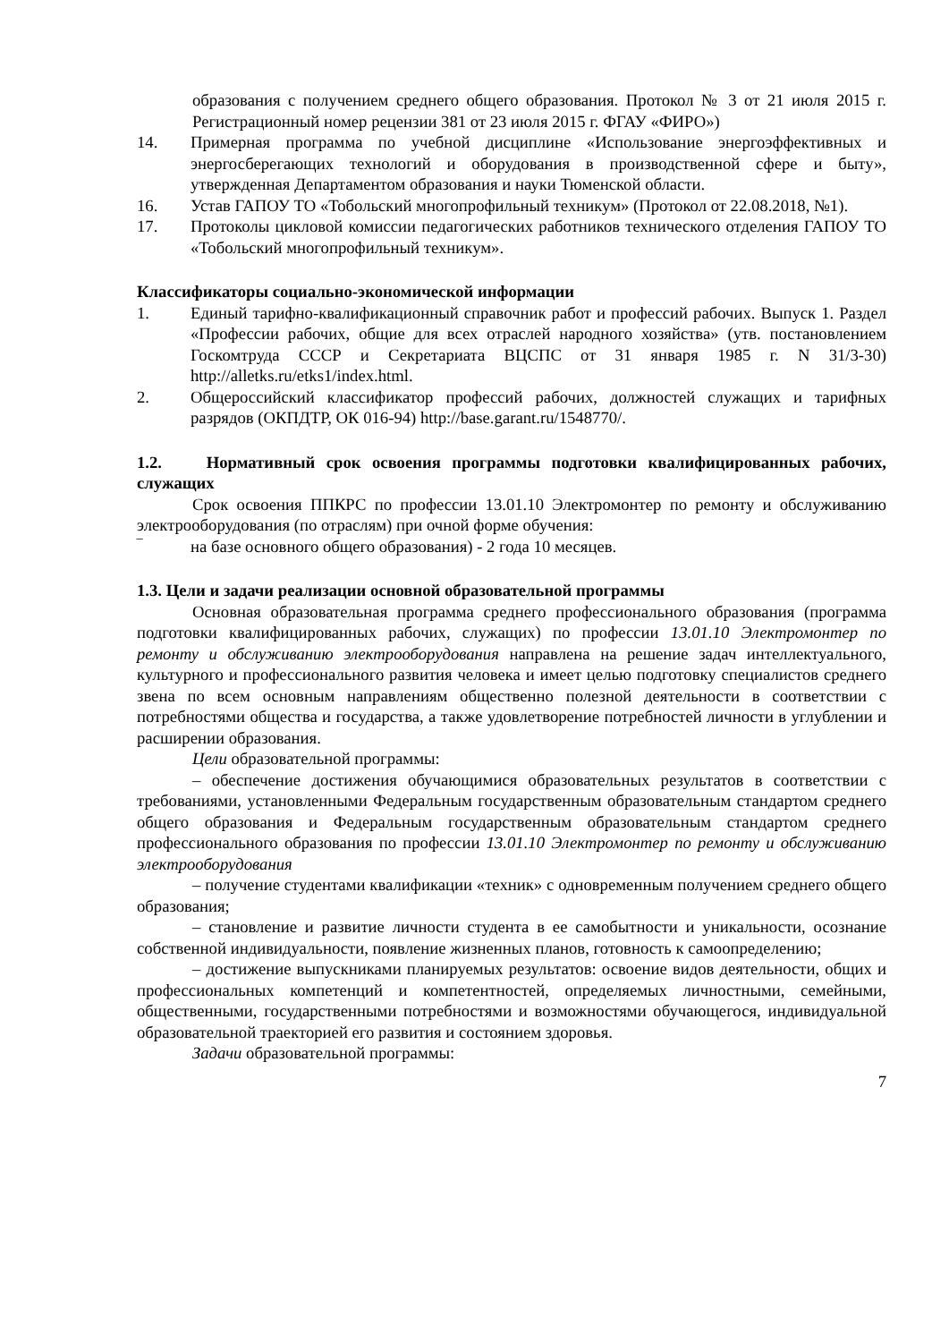образования с получением среднего общего образования. Протокол № 3 от 21 июля 2015 г. Регистрационный номер рецензии 381 от 23 июля 2015 г. ФГАУ «ФИРО»)
14. Примерная программа по учебной дисциплине «Использование энергоэффективных и энергосберегающих технологий и оборудования в производственной сфере и быту», утвержденная Департаментом образования и науки Тюменской области.
16. Устав ГАПОУ ТО «Тобольский многопрофильный техникум» (Протокол от 22.08.2018, №1).
17. Протоколы цикловой комиссии педагогических работников технического отделения ГАПОУ ТО «Тобольский многопрофильный техникум».
Классификаторы социально-экономической информации
1. Единый тарифно-квалификационный справочник работ и профессий рабочих. Выпуск 1. Раздел «Профессии рабочих, общие для всех отраслей народного хозяйства» (утв. постановлением Госкомтруда СССР и Секретариата ВЦСПС от 31 января 1985 г. N 31/3-30) http://alletks.ru/etks1/index.html.
2. Общероссийский классификатор профессий рабочих, должностей служащих и тарифных разрядов (ОКПДТР, ОК 016-94) http://base.garant.ru/1548770/.
1.2. Нормативный срок освоения программы подготовки квалифицированных рабочих, служащих
Срок освоения ППКРС по профессии 13.01.10 Электромонтер по ремонту и обслуживанию электрооборудования (по отраслям) при очной форме обучения:
‾ на базе основного общего образования) - 2 года 10 месяцев.
1.3. Цели и задачи реализации основной образовательной программы
Основная образовательная программа среднего профессионального образования (программа подготовки квалифицированных рабочих, служащих) по профессии 13.01.10 Электромонтер по ремонту и обслуживанию электрооборудования направлена на решение задач интеллектуального, культурного и профессионального развития человека и имеет целью подготовку специалистов среднего звена по всем основным направлениям общественно полезной деятельности в соответствии с потребностями общества и государства, а также удовлетворение потребностей личности в углублении и расширении образования.
Цели образовательной программы:
– обеспечение достижения обучающимися образовательных результатов в соответствии с требованиями, установленными Федеральным государственным образовательным стандартом среднего общего образования и Федеральным государственным образовательным стандартом среднего профессионального образования по профессии 13.01.10 Электромонтер по ремонту и обслуживанию электрооборудования
– получение студентами квалификации «техник» с одновременным получением среднего общего образования;
– становление и развитие личности студента в ее самобытности и уникальности, осознание собственной индивидуальности, появление жизненных планов, готовность к самоопределению;
– достижение выпускниками планируемых результатов: освоение видов деятельности, общих и профессиональных компетенций и компетентностей, определяемых личностными, семейными, общественными, государственными потребностями и возможностями обучающегося, индивидуальной образовательной траекторией его развития и состоянием здоровья.
Задачи образовательной программы:
7